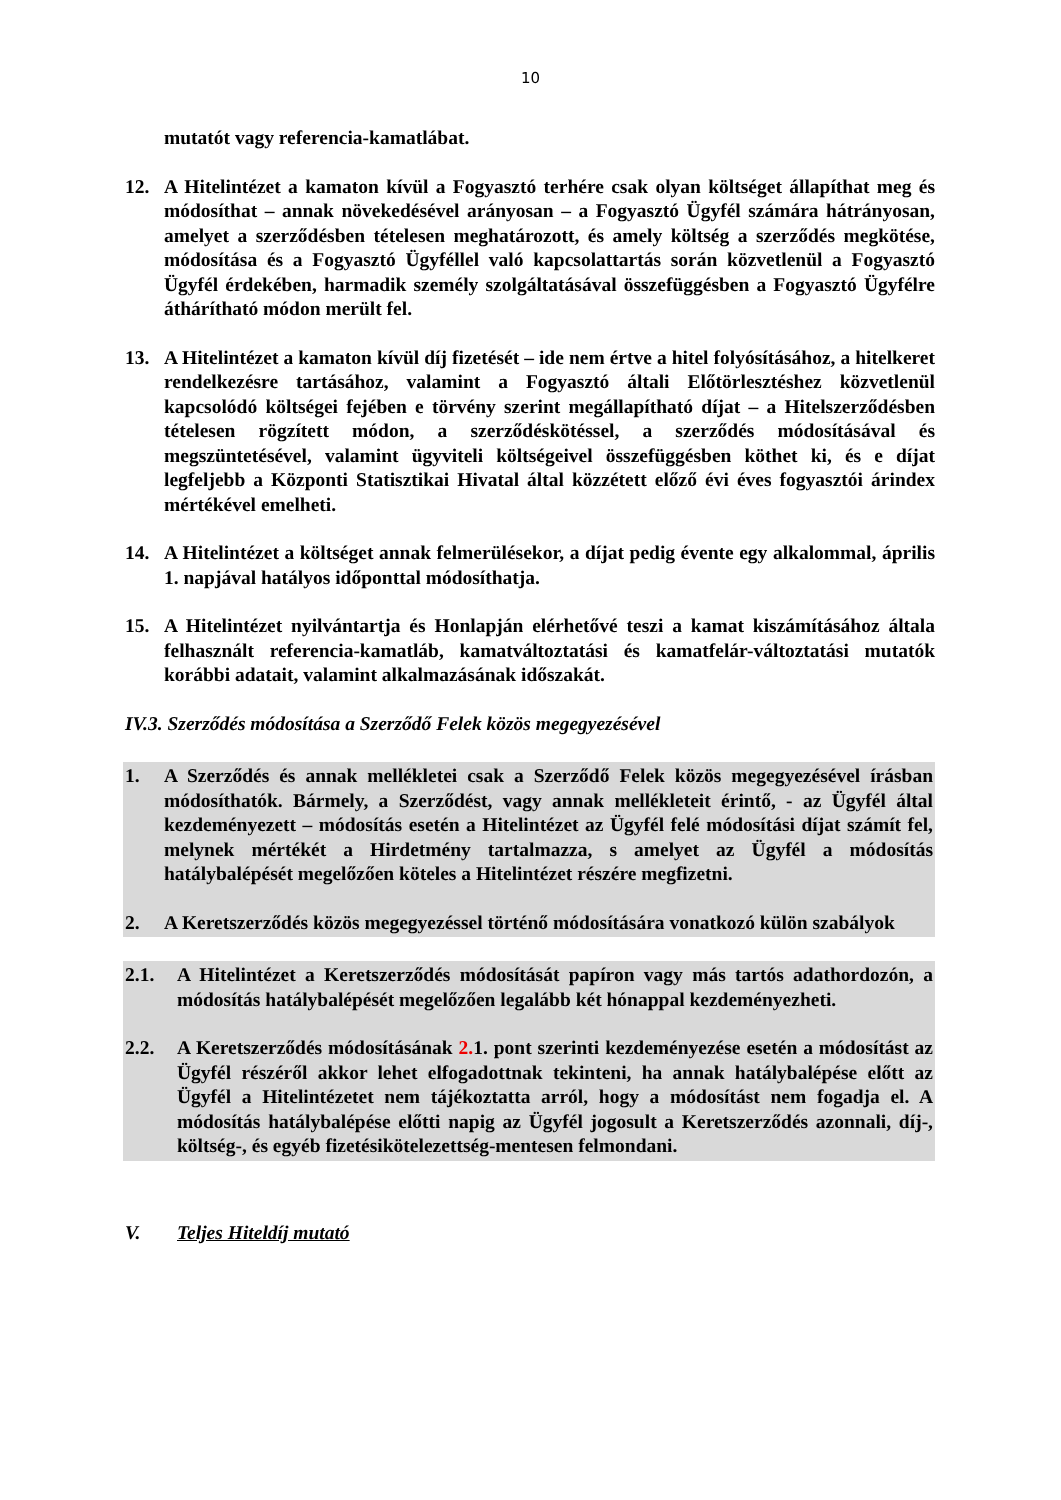10
mutatót vagy referencia-kamatlábat.
12. A Hitelintézet a kamaton kívül a Fogyasztó terhére csak olyan költséget állapíthat meg és módosíthat – annak növekedésével arányosan – a Fogyasztó Ügyfél számára hátrányosan, amelyet a szerződésben tételesen meghatározott, és amely költség a szerződés megkötése, módosítása és a Fogyasztó Ügyféllel való kapcsolattartás során közvetlenül a Fogyasztó Ügyfél érdekében, harmadik személy szolgáltatásával összefüggésben a Fogyasztó Ügyfélre áthárítható módon merült fel.
13. A Hitelintézet a kamaton kívül díj fizetését – ide nem értve a hitel folyósításához, a hitelkeret rendelkezésre tartásához, valamint a Fogyasztó általi Előtörlesztéshez közvetlenül kapcsolódó költségei fejében e törvény szerint megállapítható díjat – a Hitelszerződésben tételesen rögzített módon, a szerződéskötéssel, a szerződés módosításával és megszüntetésével, valamint ügyviteli költségeivel összefüggésben köthet ki, és e díjat legfeljebb a Központi Statisztikai Hivatal által közzétett előző évi éves fogyasztói árindex mértékével emelheti.
14. A Hitelintézet a költséget annak felmerülésekor, a díjat pedig évente egy alkalommal, április 1. napjával hatályos időponttal módosíthatja.
15. A Hitelintézet nyilvántartja és Honlapján elérhetővé teszi a kamat kiszámításához általa felhasznált referencia-kamatláb, kamatváltoztatási és kamatfelár-változtatási mutatók korábbi adatait, valamint alkalmazásának időszakát.
IV.3. Szerződés módosítása a Szerződő Felek közös megegyezésével
1. A Szerződés és annak mellékletei csak a Szerződő Felek közös megegyezésével írásban módosíthatók. Bármely, a Szerződést, vagy annak mellékleteit érintő, - az Ügyfél által kezdeményezett – módosítás esetén a Hitelintézet az Ügyfél felé módosítási díjat számít fel, melynek mértékét a Hirdetmény tartalmazza, s amelyet az Ügyfél a módosítás hatálybalépését megelőzően köteles a Hitelintézet részére megfizetni.
2. A Keretszerződés közös megegyezéssel történő módosítására vonatkozó külön szabályok
2.1. A Hitelintézet a Keretszerződés módosítását papíron vagy más tartós adathordozón, a módosítás hatálybalépését megelőzően legalább két hónappal kezdeményezheti.
2.2. A Keretszerződés módosításának 2. 1. pont szerinti kezdeményezése esetén a módosítást az Ügyfél részéről akkor lehet elfogadottnak tekinteni, ha annak hatálybalépése előtt az Ügyfél a Hitelintézetet nem tájékoztatta arról, hogy a módosítást nem fogadja el. A módosítás hatálybalépése előtti napig az Ügyfél jogosult a Keretszerződés azonnali, díj-, költség-, és egyéb fizetésikötelezettség-mentesen felmondani.
V. Teljes Hiteldíj mutató